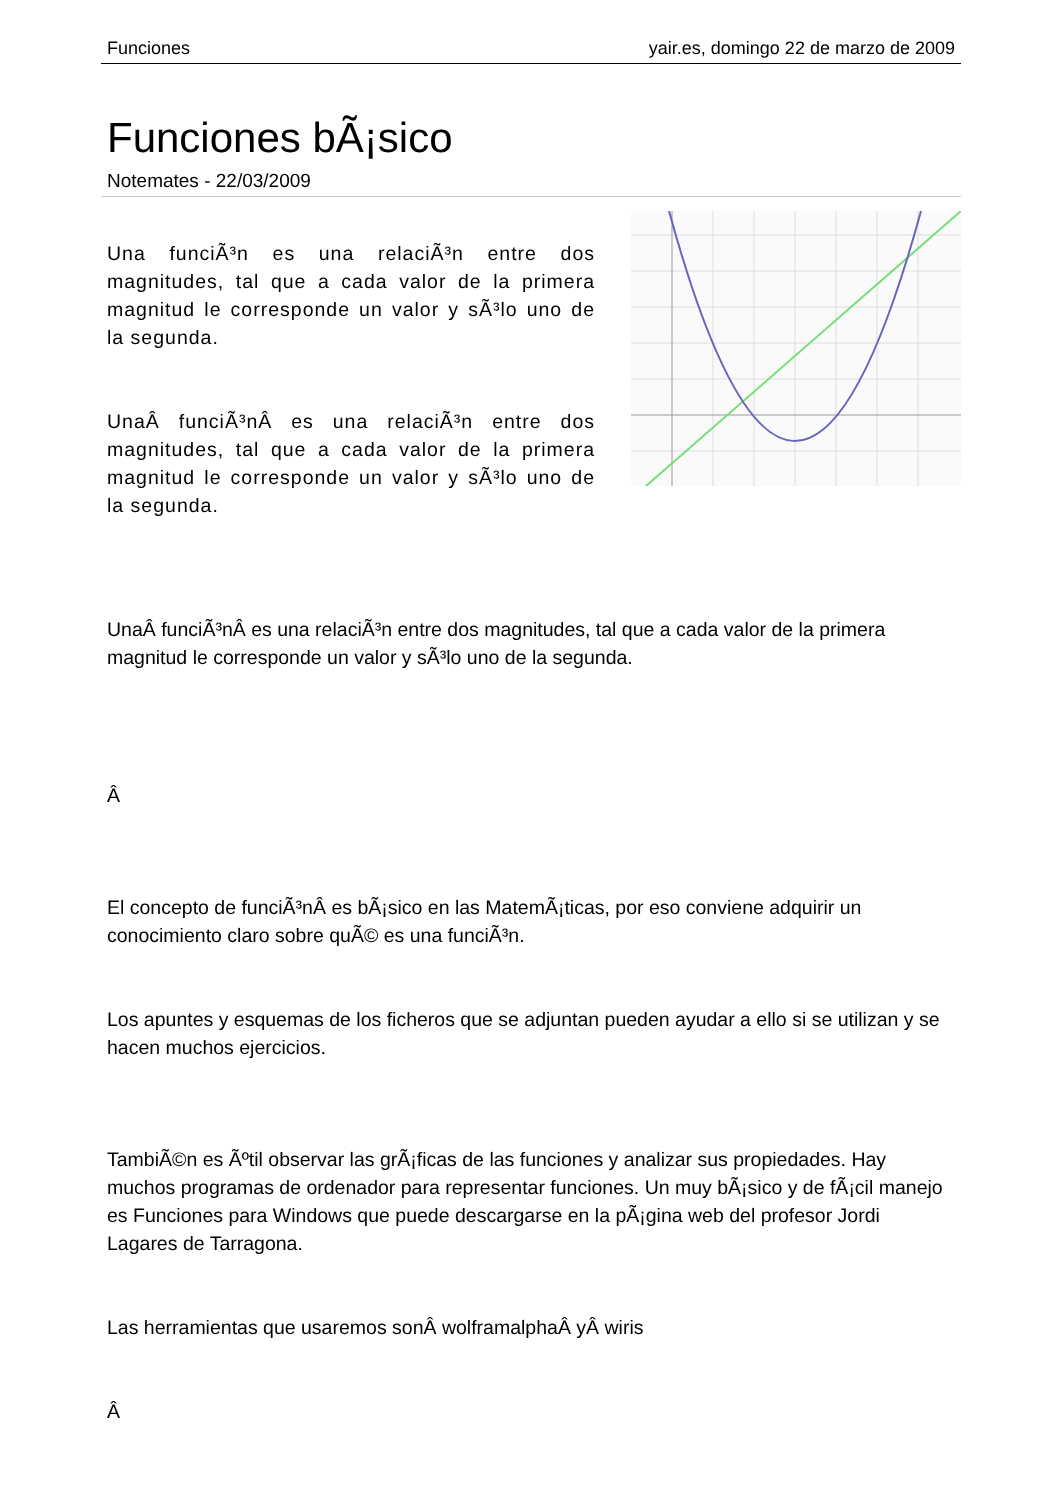Funciones yair.es, domingo 22 de marzo de 2009
Funciones bÃ¡sico
Notemates - 22/03/2009
Una funciÃ³n es una relaciÃ³n entre dos magnitudes, tal que a cada valor de la primera magnitud le corresponde un valor y sÃ³lo uno de la segunda.
UnaÂ funciÃ³nÂ es una relaciÃ³n entre dos magnitudes, tal que a cada valor de la primera magnitud le corresponde un valor y sÃ³lo uno de la segunda.
UnaÂ funciÃ³nÂ es una relaciÃ³n entre dos magnitudes, tal que a cada valor de la primera magnitud le corresponde un valor y sÃ³lo uno de la segunda.
Â
El concepto de funciÃ³nÂ es bÃ¡sico en las MatemÃ¡ticas, por eso conviene adquirir un conocimiento claro sobre quÃ© es una funciÃ³n.
Los apuntes y esquemas de los ficheros que se adjuntan pueden ayudar a ello si se utilizan y se hacen muchos ejercicios.
TambiÃ©n es Ãºtil observar las grÃ¡ficas de las funciones y analizar sus propiedades. Hay muchos programas de ordenador para representar funciones. Un muy bÃ¡sico y de fÃ¡cil manejo es Funciones para Windows que puede descargarse en la pÃ¡gina web del profesor Jordi Lagares de Tarragona.
Las herramientas que usaremos sonÂ wolframalphaÂ yÂ wiris
Â